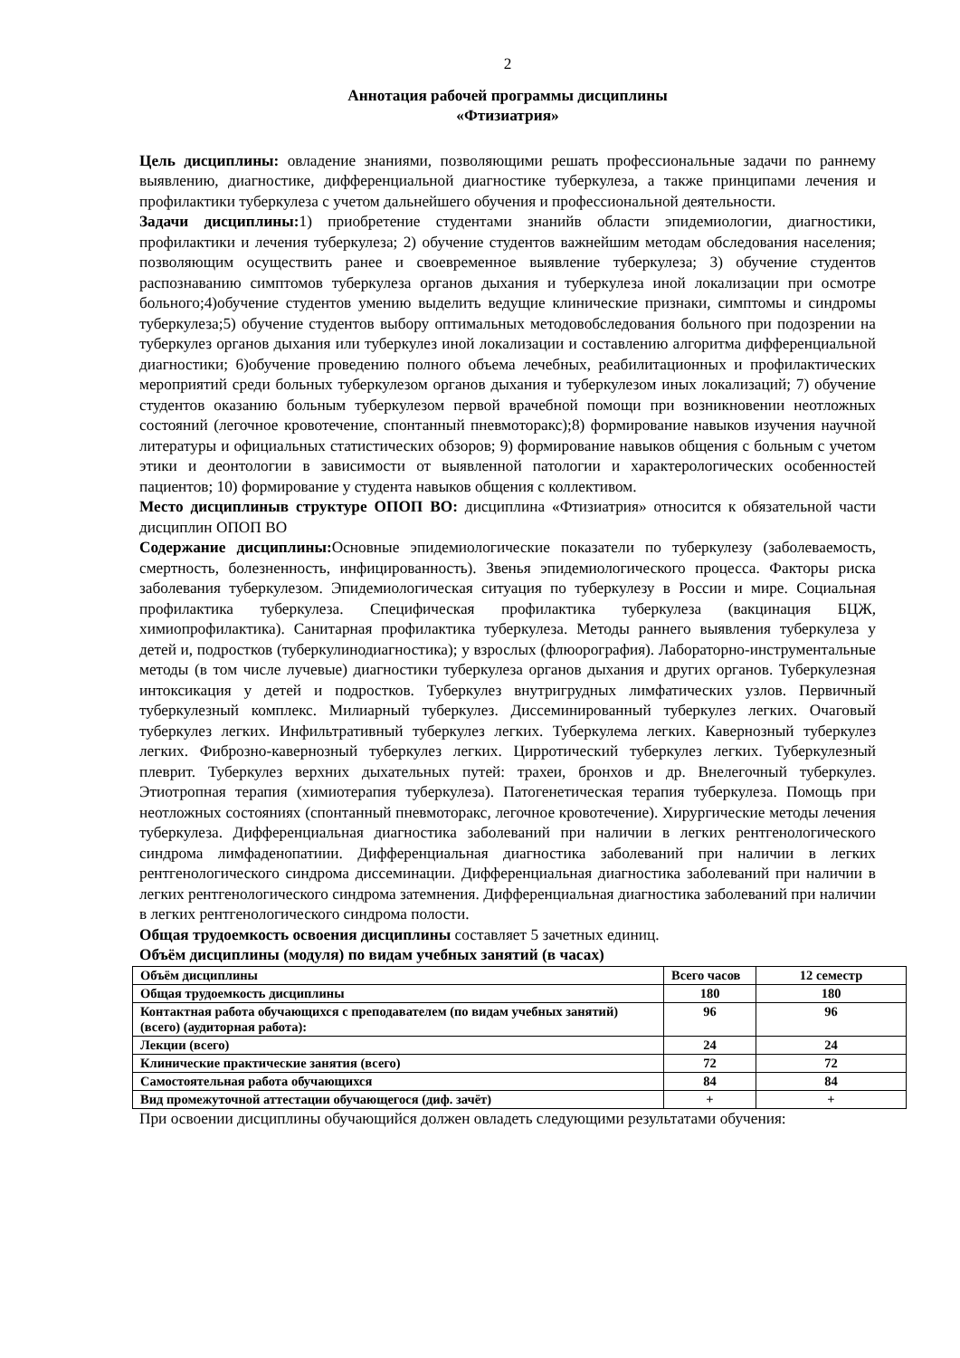2
Аннотация рабочей программы дисциплины
«Фтизиатрия»
Цель дисциплины: овладение знаниями, позволяющими решать профессиональные задачи по раннему выявлению, диагностике, дифференциальной диагностике туберкулеза, а также принципами лечения и профилактики туберкулеза с учетом дальнейшего обучения и профессиональной деятельности.
Задачи дисциплины: 1) приобретение студентами знанийв области эпидемиологии, диагностики, профилактики и лечения туберкулеза; 2) обучение студентов важнейшим методам обследования населения; позволяющим осуществить ранее и своевременное выявление туберкулеза; 3) обучение студентов распознаванию симптомов туберкулеза органов дыхания и туберкулеза иной локализации при осмотре больного;4)обучение студентов умению выделить ведущие клинические признаки, симптомы и синдромы туберкулеза;5) обучение студентов выбору оптимальных методовобследования больного при подозрении на туберкулез органов дыхания или туберкулез иной локализации и составлению алгоритма дифференциальной диагностики; 6)обучение проведению полного объема лечебных, реабилитационных и профилактических мероприятий среди больных туберкулезом органов дыхания и туберкулезом иных локализаций; 7) обучение студентов оказанию больным туберкулезом первой врачебной помощи при возникновении неотложных состояний (легочное кровотечение, спонтанный пневмоторакс);8) формирование навыков изучения научной литературы и официальных статистических обзоров; 9) формирование навыков общения с больным с учетом этики и деонтологии в зависимости от выявленной патологии и характерологических особенностей пациентов; 10) формирование у студента навыков общения с коллективом.
Место дисциплиныв структуре ОПОП ВО: дисциплина «Фтизиатрия» относится к обязательной части дисциплин ОПОП ВО
Содержание дисциплины: Основные эпидемиологические показатели по туберкулезу (заболеваемость, смертность, болезненность, инфицированность). Звенья эпидемиологического процесса. Факторы риска заболевания туберкулезом. Эпидемиологическая ситуация по туберкулезу в России и мире. Социальная профилактика туберкулеза. Специфическая профилактика туберкулеза (вакцинация БЦЖ, химиопрофилактика). Санитарная профилактика туберкулеза. Методы раннего выявления туберкулеза у детей и, подростков (туберкулинодиагностика); у взрослых (флюорография). Лабораторно-инструментальные методы (в том числе лучевые) диагностики туберкулеза органов дыхания и других органов. Туберкулезная интоксикация у детей и подростков. Туберкулез внутригрудных лимфатических узлов. Первичный туберкулезный комплекс. Милиарный туберкулез. Диссеминированный туберкулез легких. Очаговый туберкулез легких. Инфильтративный туберкулез легких. Туберкулема легких. Кавернозный туберкулез легких. Фиброзно-кавернозный туберкулез легких. Цирротический туберкулез легких. Туберкулезный плеврит. Туберкулез верхних дыхательных путей: трахеи, бронхов и др. Внелегочный туберкулез. Этиотропная терапия (химиотерапия туберкулеза). Патогенетическая терапия туберкулеза. Помощь при неотложных состояниях (спонтанный пневмоторакс, легочное кровотечение). Хирургические методы лечения туберкулеза. Дифференциальная диагностика заболеваний при наличии в легких рентгенологического синдрома лимфаденопатиии. Дифференциальная диагностика заболеваний при наличии в легких рентгенологического синдрома диссеминации. Дифференциальная диагностика заболеваний при наличии в легких рентгенологического синдрома затемнения. Дифференциальная диагностика заболеваний при наличии в легких рентгенологического синдрома полости.
Общая трудоемкость освоения дисциплины составляет 5 зачетных единиц.
Объём дисциплины (модуля) по видам учебных занятий (в часах)
| Объём дисциплины | Всего часов | 12 семестр |
| Общая трудоемкость дисциплины | 180 | 180 |
| Контактная работа обучающихся с преподавателем (по видам учебных занятий) (всего) (аудиторная работа): | 96 | 96 |
| Лекции (всего) | 24 | 24 |
| Клинические практические занятия (всего) | 72 | 72 |
| Самостоятельная работа обучающихся | 84 | 84 |
| Вид промежуточной аттестации обучающегося (диф. зачёт) | + | + |
При освоении дисциплины обучающийся должен овладеть следующими результатами обучения: